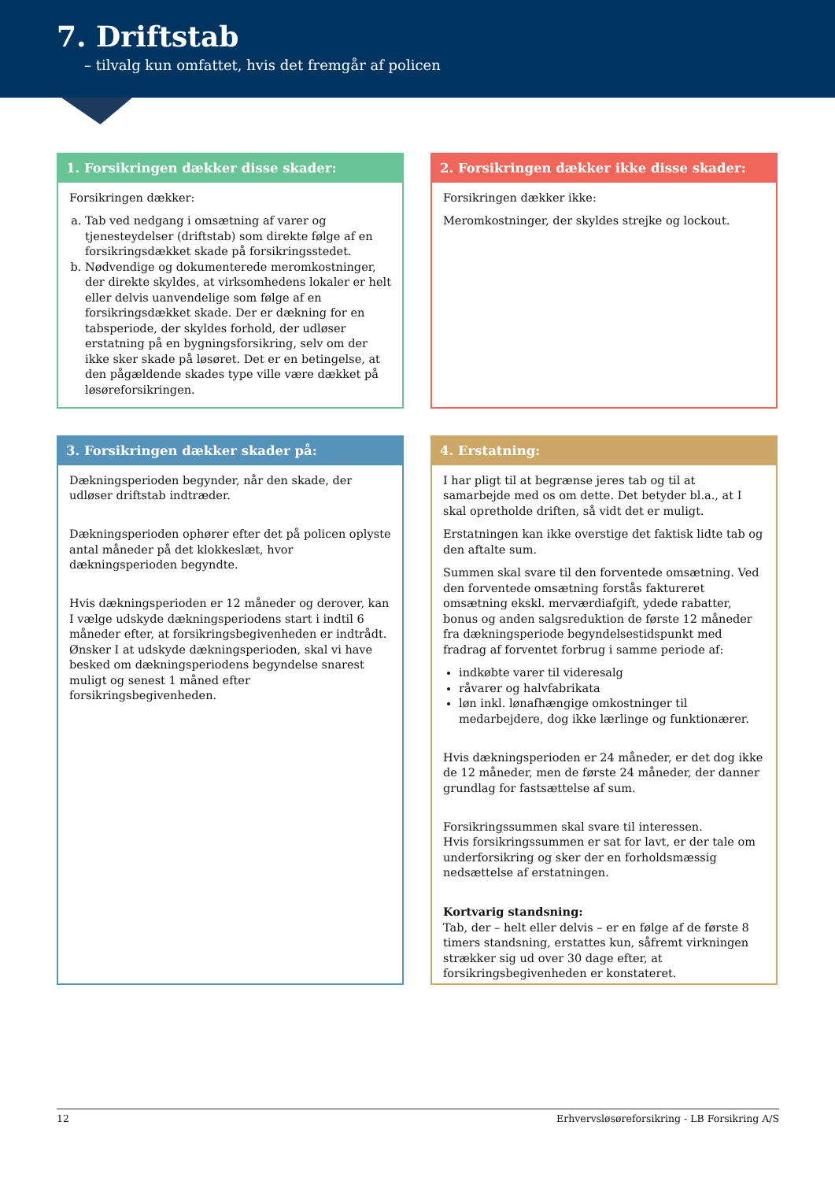7. Driftstab
– tilvalg kun omfattet, hvis det fremgår af policen
1. Forsikringen dækker disse skader:
Forsikringen dækker:
a. Tab ved nedgang i omsætning af varer og tjenesteydelser (driftstab) som direkte følge af en forsikringsdækket skade på forsikringsstedet.
b. Nødvendige og dokumenterede meromkostninger, der direkte skyldes, at virksomhedens lokaler er helt eller delvis uanvendelige som følge af en forsikringsdækket skade. Der er dækning for en tabsperiode, der skyldes forhold, der udløser erstatning på en bygningsforsikring, selv om der ikke sker skade på løsøret. Det er en betingelse, at den pågældende skades type ville være dækket på løsøreforsikringen.
2. Forsikringen dækker ikke disse skader:
Forsikringen dækker ikke:
Meromkostninger, der skyldes strejke og lockout.
3. Forsikringen dækker skader på:
Dækningsperioden begynder, når den skade, der udløser driftstab indtræder.
Dækningsperioden ophører efter det på policen oplyste antal måneder på det klokkeslæt, hvor dækningsperioden begyndte.
Hvis dækningsperioden er 12 måneder og derover, kan I vælge udskyde dækningsperiodens start i indtil 6 måneder efter, at forsikringsbegivenheden er indtrådt. Ønsker I at udskyde dækningsperioden, skal vi have besked om dækningsperiodens begyndelse snarest muligt og senest 1 måned efter forsikringsbegivenheden.
4. Erstatning:
I har pligt til at begrænse jeres tab og til at samarbejde med os om dette. Det betyder bl.a., at I skal opretholde driften, så vidt det er muligt.
Erstatningen kan ikke overstige det faktisk lidte tab og den aftalte sum.
Summen skal svare til den forventede omsætning. Ved den forventede omsætning forstås faktureret omsætning ekskl. merværdiafgift, ydede rabatter, bonus og anden salgsreduktion de første 12 måneder fra dækningsperiode begyndelsestidspunkt med fradrag af forventet forbrug i samme periode af:
indkøbte varer til videresalg
råvarer og halvfabrikata
løn inkl. lønafhængige omkostninger til medarbejdere, dog ikke lærlinge og funktionærer.
Hvis dækningsperioden er 24 måneder, er det dog ikke de 12 måneder, men de første 24 måneder, der danner grundlag for fastsættelse af sum.
Forsikringssummen skal svare til interessen.
Hvis forsikringssummen er sat for lavt, er der tale om underforsikring og sker der en forholdsmæssig nedsættelse af erstatningen.
Kortvarig standsning:
Tab, der – helt eller delvis – er en følge af de første 8 timers standsning, erstattes kun, såfremt virkningen strækker sig ud over 30 dage efter, at forsikringsbegivenheden er konstateret.
12 Erhvervsløsøreforsikring - LB Forsikring A/S